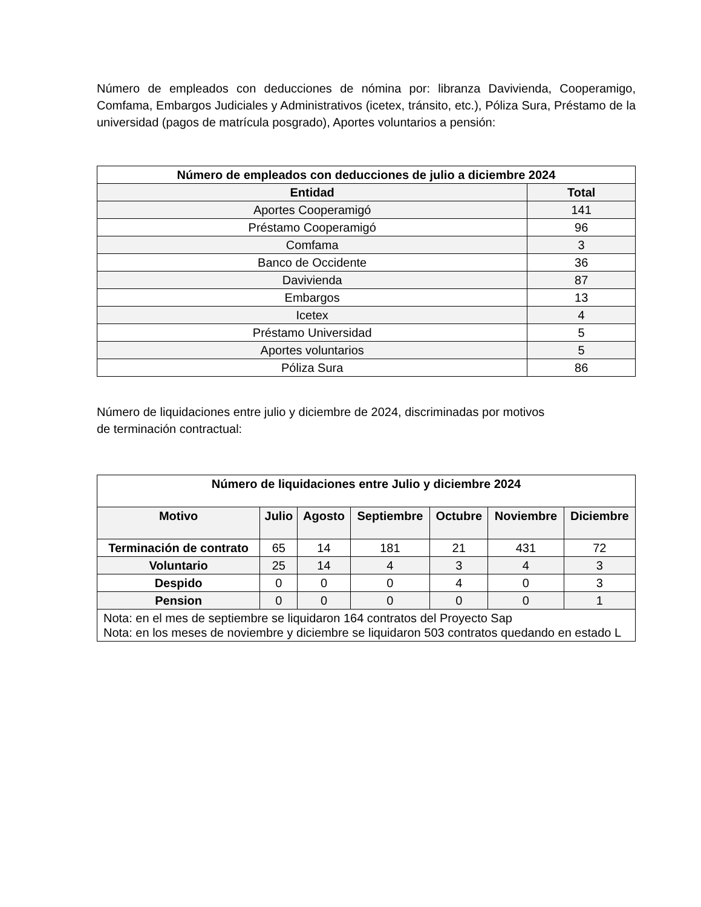Número de empleados con deducciones de nómina por: libranza Davivienda, Cooperamigo, Comfama, Embargos Judiciales y Administrativos (icetex, tránsito, etc.), Póliza Sura, Préstamo de la universidad (pagos de matrícula posgrado), Aportes voluntarios a pensión:
| Número de empleados con deducciones de julio a diciembre 2024 | |
| --- | --- |
| Entidad | Total |
| Aportes Cooperamigó | 141 |
| Préstamo Cooperamigó | 96 |
| Comfama | 3 |
| Banco de Occidente | 36 |
| Davivienda | 87 |
| Embargos | 13 |
| Icetex | 4 |
| Préstamo Universidad | 5 |
| Aportes voluntarios | 5 |
| Póliza Sura | 86 |
Número de liquidaciones entre julio y diciembre de 2024, discriminadas por motivos
de terminación contractual:
| Número de liquidaciones entre Julio y diciembre 2024 | | | | | | |
| --- | --- | --- | --- | --- | --- | --- |
| Motivo | Julio | Agosto | Septiembre | Octubre | Noviembre | Diciembre |
| Terminación de contrato | 65 | 14 | 181 | 21 | 431 | 72 |
| Voluntario | 25 | 14 | 4 | 3 | 4 | 3 |
| Despido | 0 | 0 | 0 | 4 | 0 | 3 |
| Pension | 0 | 0 | 0 | 0 | 0 | 1 |
| Nota: en el mes de septiembre se liquidaron 164 contratos del Proyecto Sap Nota: en los meses de noviembre y diciembre se liquidaron 503 contratos quedando en estado L | | | | | | |